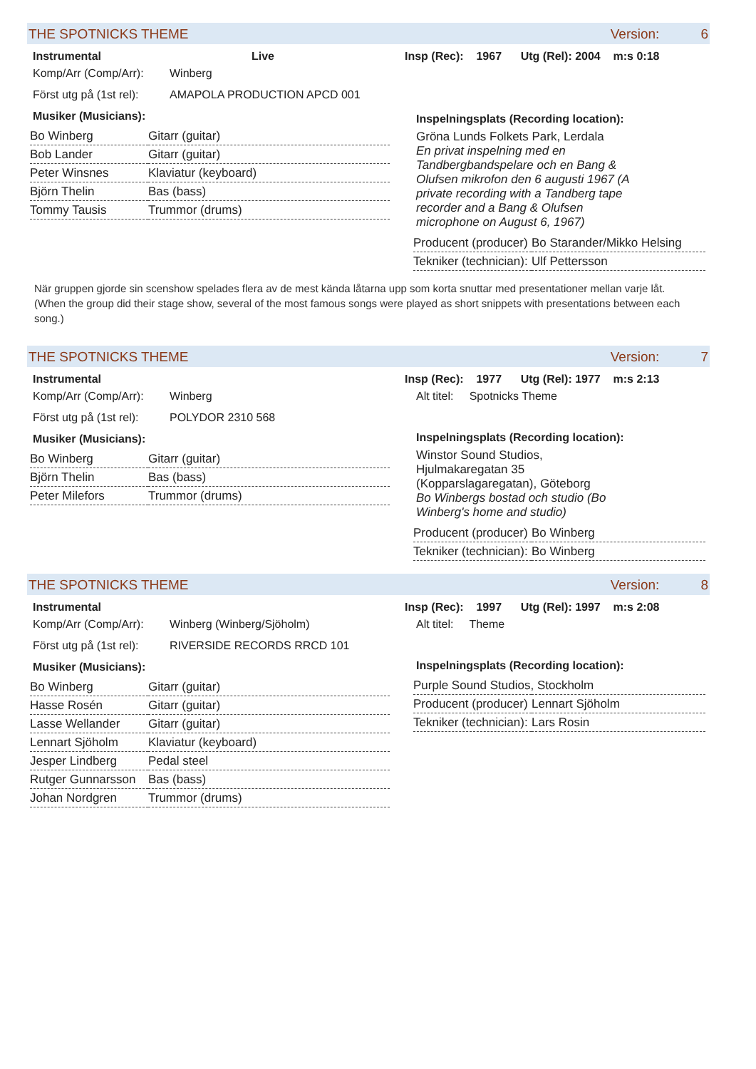THE SPOTNICKS THEME Version: 6
Instrumental Live Insp (Rec): 1967 Utg (Rel): 2004 m:s 0:18
Komp/Arr (Comp/Arr): Winberg
Först utg på (1st rel): AMAPOLA PRODUCTION APCD 001
Musiker (Musicians):
| Bo Winberg | Gitarr (guitar) |
| Bob Lander | Gitarr (guitar) |
| Peter Winsnes | Klaviatur (keyboard) |
| Björn Thelin | Bas (bass) |
| Tommy Tausis | Trummor (drums) |
Inspelningsplats (Recording location):
Gröna Lunds Folkets Park, Lerdala
En privat inspelning med en Tandbergbandspelare och en Bang & Olufsen mikrofon den 6 augusti 1967 (A private recording with a Tandberg tape recorder and a Bang & Olufsen microphone on August 6, 1967)
| Producent (producer) | Bo Starander/Mikko Helsing |
| Tekniker (technician): | Ulf Pettersson |
När gruppen gjorde sin scenshow spelades flera av de mest kända låtarna upp som korta snuttar med presentationer mellan varje låt.
(When the group did their stage show, several of the most famous songs were played as short snippets with presentations between each song.)
THE SPOTNICKS THEME Version: 7
Instrumental Insp (Rec): 1977 Utg (Rel): 1977 m:s 2:13
Komp/Arr (Comp/Arr): Winberg
Först utg på (1st rel): POLYDOR 2310 568
Musiker (Musicians):
| Bo Winberg | Gitarr (guitar) |
| Björn Thelin | Bas (bass) |
| Peter Milefors | Trummor (drums) |
Alt titel: Spotnicks Theme
Inspelningsplats (Recording location):
Winstor Sound Studios, Hjulmakaregatan 35 (Kopparslagaregatan), Göteborg
Bo Winbergs bostad och studio (Bo Winberg's home and studio)
| Producent (producer) | Bo Winberg |
| Tekniker (technician): | Bo Winberg |
THE SPOTNICKS THEME Version: 8
Instrumental Insp (Rec): 1997 Utg (Rel): 1997 m:s 2:08
Komp/Arr (Comp/Arr): Winberg (Winberg/Sjöholm)
Först utg på (1st rel): RIVERSIDE RECORDS RRCD 101
Musiker (Musicians):
| Bo Winberg | Gitarr (guitar) |
| Hasse Rosén | Gitarr (guitar) |
| Lasse Wellander | Gitarr (guitar) |
| Lennart Sjöholm | Klaviatur (keyboard) |
| Jesper Lindberg | Pedal steel |
| Rutger Gunnarsson | Bas (bass) |
| Johan Nordgren | Trummor (drums) |
Alt titel: Theme
Inspelningsplats (Recording location):
| Purple Sound Studios, Stockholm | |
| Producent (producer) | Lennart Sjöholm |
| Tekniker (technician): | Lars Rosin |